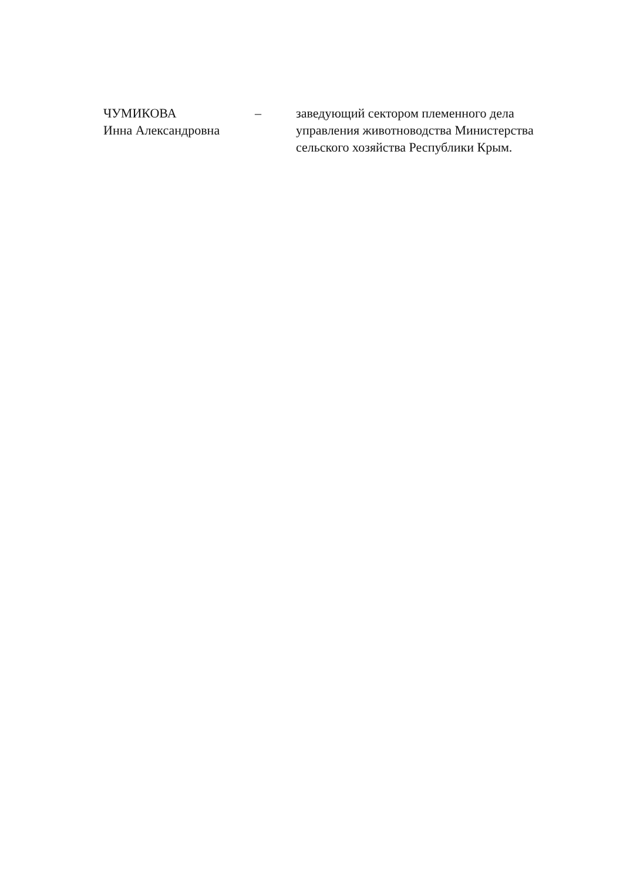ЧУМИКОВА
Инна Александровна
– заведующий сектором племенного дела управления животноводства Министерства сельского хозяйства Республики Крым.